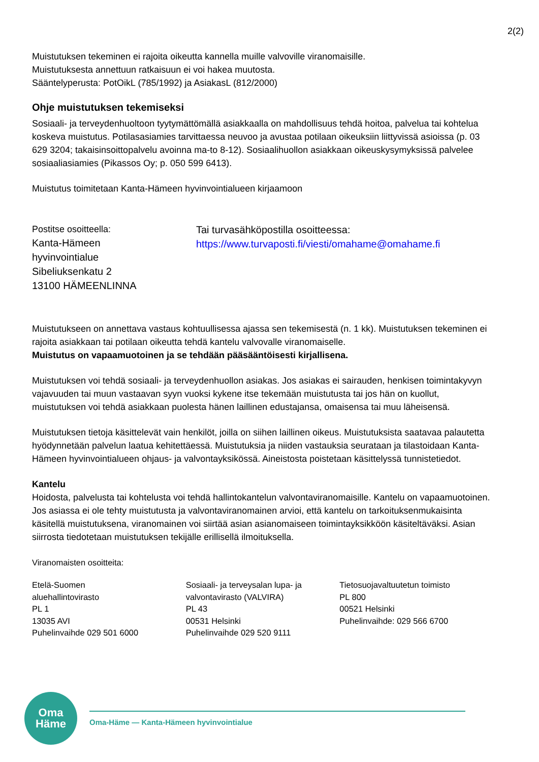2(2)
Muistutuksen tekeminen ei rajoita oikeutta kannella muille valvoville viranomaisille.
Muistutuksesta annettuun ratkaisuun ei voi hakea muutosta.
Sääntelyperusta: PotOikL (785/1992) ja AsiakasL (812/2000)
Ohje muistutuksen tekemiseksi
Sosiaali- ja terveydenhuoltoon tyytymättömällä asiakkaalla on mahdollisuus tehdä hoitoa, palvelua tai kohtelua koskeva muistutus. Potilasasiamies tarvittaessa neuvoo ja avustaa potilaan oikeuksiin liittyvissä asioissa (p. 03 629 3204; takaisinsoittopalvelu avoinna ma-to 8-12). Sosiaalihuollon asiakkaan oikeuskysymyksissä palvelee sosiaaliasiamies (Pikassos Oy; p. 050 599 6413).
Muistutus toimitetaan Kanta-Hämeen hyvinvointialueen kirjaamoon
Postitse osoitteella:
Kanta-Hämeen
hyvinvointialue
Sibeliuksenkatu 2
13100 HÄMEENLINNA
Tai turvasähköpostilla osoitteessa:
https://www.turvaposti.fi/viesti/omahame@omahame.fi
Muistutukseen on annettava vastaus kohtuullisessa ajassa sen tekemisestä (n. 1 kk). Muistutuksen tekeminen ei rajoita asiakkaan tai potilaan oikeutta tehdä kantelu valvovalle viranomaiselle.
Muistutus on vapaamuotoinen ja se tehdään pääsääntöisesti kirjallisena.
Muistutuksen voi tehdä sosiaali- ja terveydenhuollon asiakas. Jos asiakas ei sairauden, henkisen toimintakyvyn vajavuuden tai muun vastaavan syyn vuoksi kykene itse tekemään muistutusta tai jos hän on kuollut, muistutuksen voi tehdä asiakkaan puolesta hänen laillinen edustajansa, omaisensa tai muu läheisensä.
Muistutuksen tietoja käsittelevät vain henkilöt, joilla on siihen laillinen oikeus. Muistutuksista saatavaa palautetta hyödynnetään palvelun laatua kehitettäessä. Muistutuksia ja niiden vastauksia seurataan ja tilastoidaan Kanta-Hämeen hyvinvointialueen ohjaus- ja valvontayksikössä. Aineistosta poistetaan käsittelyssä tunnistetiedot.
Kantelu
Hoidosta, palvelusta tai kohtelusta voi tehdä hallintokantelun valvontaviranomaisille. Kantelu on vapaamuotoinen. Jos asiassa ei ole tehty muistutusta ja valvontaviranomainen arvioi, että kantelu on tarkoituksenmukaisinta käsitellä muistutuksena, viranomainen voi siirtää asian asianomaiseen toimintayksikköön käsiteltäväksi. Asian siirrosta tiedotetaan muistutuksen tekijälle erillisellä ilmoituksella.
Viranomaisten osoitteita:
Etelä-Suomen
aluehallintovirasto
PL 1
13035 AVI
Puhelinvaihde 029 501 6000
Sosiaali- ja terveysalan lupa- ja
valvontavirasto (VALVIRA)
PL 43
00531 Helsinki
Puhelinvaihde 029 520 9111
Tietosuojavaltuutetun toimisto
PL 800
00521 Helsinki
Puhelinvaihde: 029 566 6700
Oma
Häme
Oma-Häme — Kanta-Hämeen hyvinvointialue